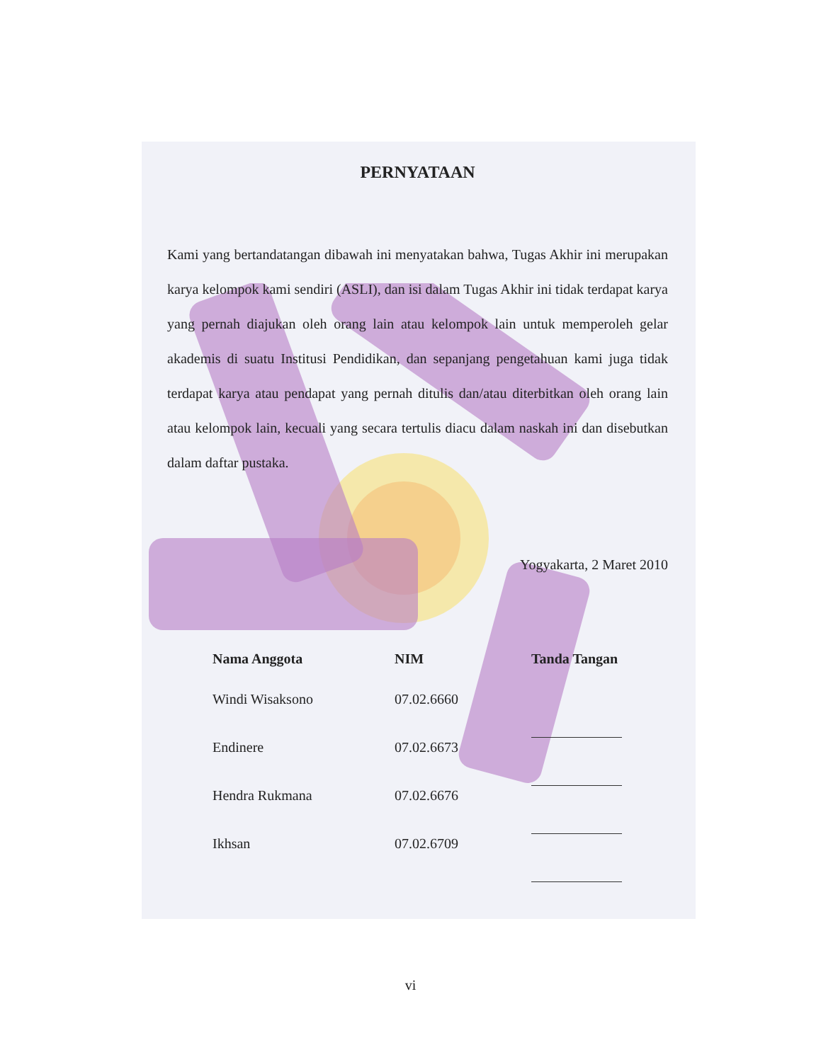PERNYATAAN
Kami yang bertandatangan dibawah ini menyatakan bahwa, Tugas Akhir ini merupakan karya kelompok kami sendiri (ASLI), dan isi dalam Tugas Akhir ini tidak terdapat karya yang pernah diajukan oleh orang lain atau kelompok lain untuk memperoleh gelar akademis di suatu Institusi Pendidikan, dan sepanjang pengetahuan kami juga tidak terdapat karya atau pendapat yang pernah ditulis dan/atau diterbitkan oleh orang lain atau kelompok lain, kecuali yang secara tertulis diacu dalam naskah ini dan disebutkan dalam daftar pustaka.
Yogyakarta, 2 Maret 2010
| Nama Anggota | NIM | Tanda Tangan |
| --- | --- | --- |
| Windi Wisaksono | 07.02.6660 | |
| Endinere | 07.02.6673 | |
| Hendra Rukmana | 07.02.6676 | |
| Ikhsan | 07.02.6709 | |
vi